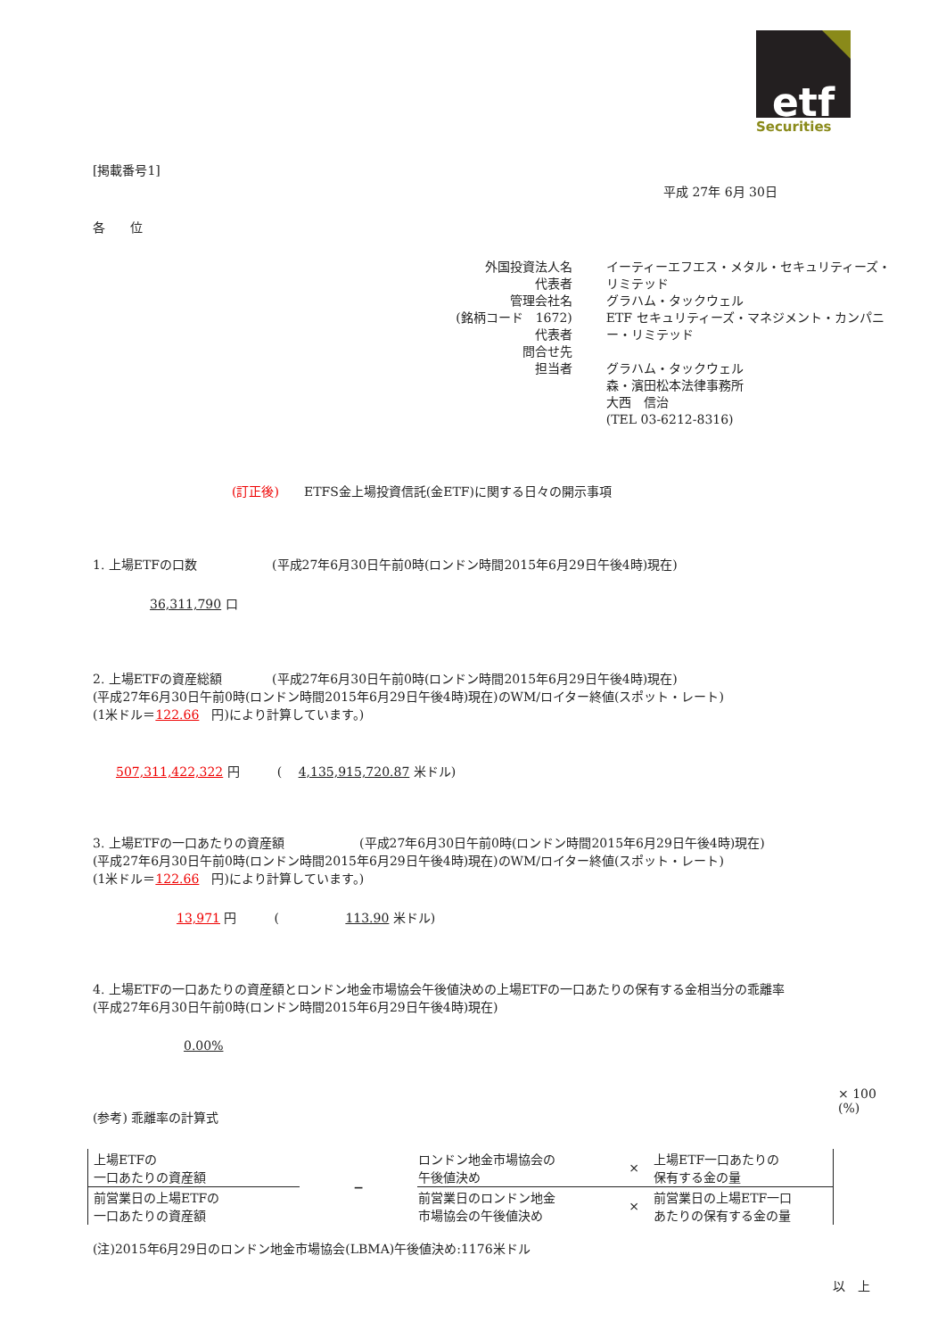etf
Securities
[掲載番号1]
平成 27年 6月 30日
各　　位
外国投資法人名
代表者
管理会社名
(銘柄コード　1672)
代表者
問合せ先
担当者
イーティーエフエス・メタル・セキュリティーズ・リミテッド
グラハム・タックウェル
ETF セキュリティーズ・マネジメント・カンパニー・リミテッド
グラハム・タックウェル
森・濱田松本法律事務所
大西　信治
(TEL 03-6212-8316)
(訂正後)　　ETFS金上場投資信託(金ETF)に関する日々の開示事項
1. 上場ETFの口数　　　　　　(平成27年6月30日午前0時(ロンドン時間2015年6月29日午後4時)現在)
36,311,790 口
2. 上場ETFの資産総額　　　　(平成27年6月30日午前0時(ロンドン時間2015年6月29日午後4時)現在)
(平成27年6月30日午前0時(ロンドン時間2015年6月29日午後4時)現在)のWM/ロイター終値(スポット・レート)
(1米ドル＝122.66　円)により計算しています。)
507,311,422,322 円　　　(　 4,135,915,720.87 米ドル)
3. 上場ETFの一口あたりの資産額　　　　　　(平成27年6月30日午前0時(ロンドン時間2015年6月29日午後4時)現在)
(平成27年6月30日午前0時(ロンドン時間2015年6月29日午後4時)現在)のWM/ロイター終値(スポット・レート)
(1米ドル＝122.66　円)により計算しています。)
13,971 円　　　(　　　　　 113.90 米ドル)
4. 上場ETFの一口あたりの資産額とロンドン地金市場協会午後値決めの上場ETFの一口あたりの保有する金相当分の乖離率
(平成27年6月30日午前0時(ロンドン時間2015年6月29日午後4時)現在)
0.00%
(参考) 乖離率の計算式
| 上場ETFの 一口あたりの資産額 | − | ロンドン地金市場協会の 午後値決め | × | 上場ETF一口あたりの 保有する金の量 |
| 前営業日の上場ETFの 一口あたりの資産額 | | 前営業日のロンドン地金 市場協会の午後値決め | × | 前営業日の上場ETF一口 あたりの保有する金の量 |
× 100 (%)
(注)2015年6月29日のロンドン地金市場協会(LBMA)午後値決め:1176米ドル
以　上